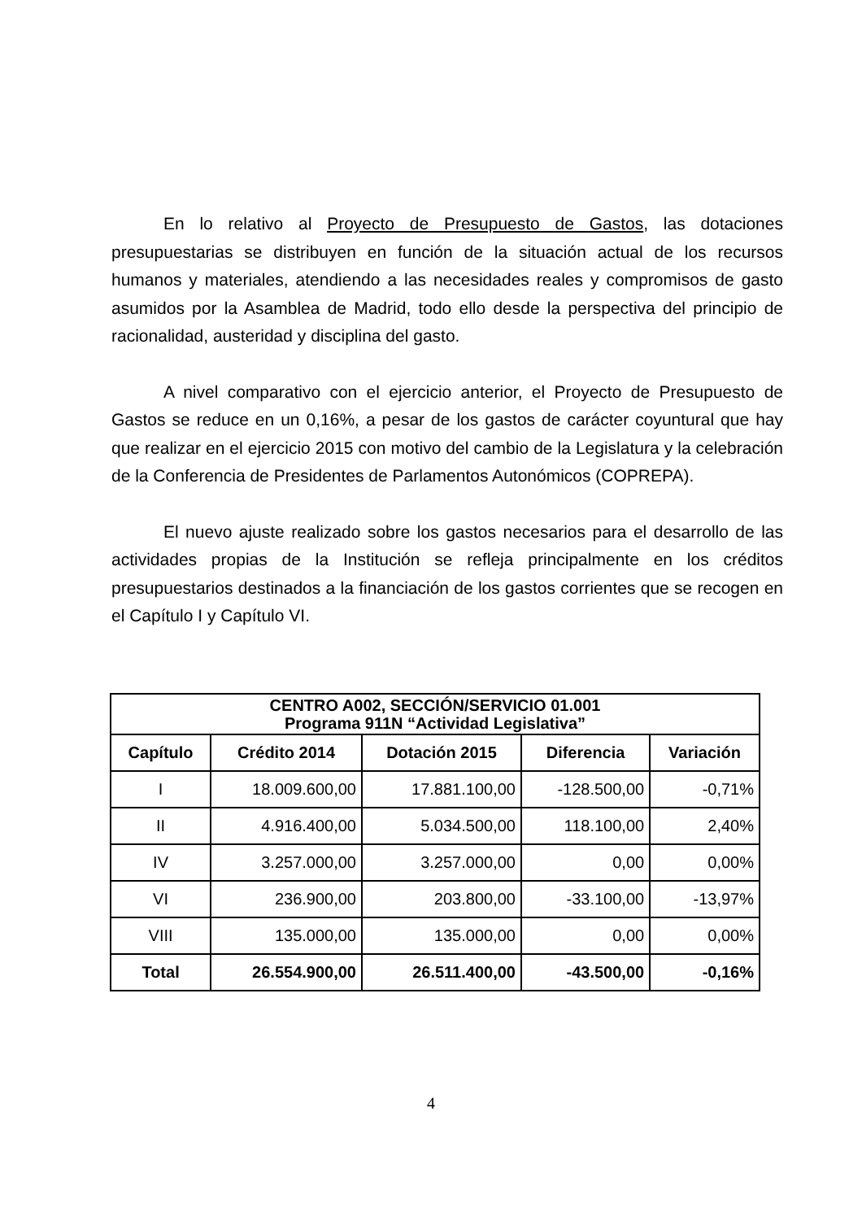En lo relativo al Proyecto de Presupuesto de Gastos, las dotaciones presupuestarias se distribuyen en función de la situación actual de los recursos humanos y materiales, atendiendo a las necesidades reales y compromisos de gasto asumidos por la Asamblea de Madrid, todo ello desde la perspectiva del principio de racionalidad, austeridad y disciplina del gasto.
A nivel comparativo con el ejercicio anterior, el Proyecto de Presupuesto de Gastos se reduce en un 0,16%, a pesar de los gastos de carácter coyuntural que hay que realizar en el ejercicio 2015 con motivo del cambio de la Legislatura y la celebración de la Conferencia de Presidentes de Parlamentos Autonómicos (COPREPA).
El nuevo ajuste realizado sobre los gastos necesarios para el desarrollo de las actividades propias de la Institución se refleja principalmente en los créditos presupuestarios destinados a la financiación de los gastos corrientes que se recogen en el Capítulo I y Capítulo VI.
| CENTRO A002, SECCIÓN/SERVICIO 01.001 Programa 911N “Actividad Legislativa” | | | | |
| --- | --- | --- | --- | --- |
| Capítulo | Crédito 2014 | Dotación 2015 | Diferencia | Variación |
| I | 18.009.600,00 | 17.881.100,00 | -128.500,00 | -0,71% |
| II | 4.916.400,00 | 5.034.500,00 | 118.100,00 | 2,40% |
| IV | 3.257.000,00 | 3.257.000,00 | 0,00 | 0,00% |
| VI | 236.900,00 | 203.800,00 | -33.100,00 | -13,97% |
| VIII | 135.000,00 | 135.000,00 | 0,00 | 0,00% |
| Total | 26.554.900,00 | 26.511.400,00 | -43.500,00 | -0,16% |
4